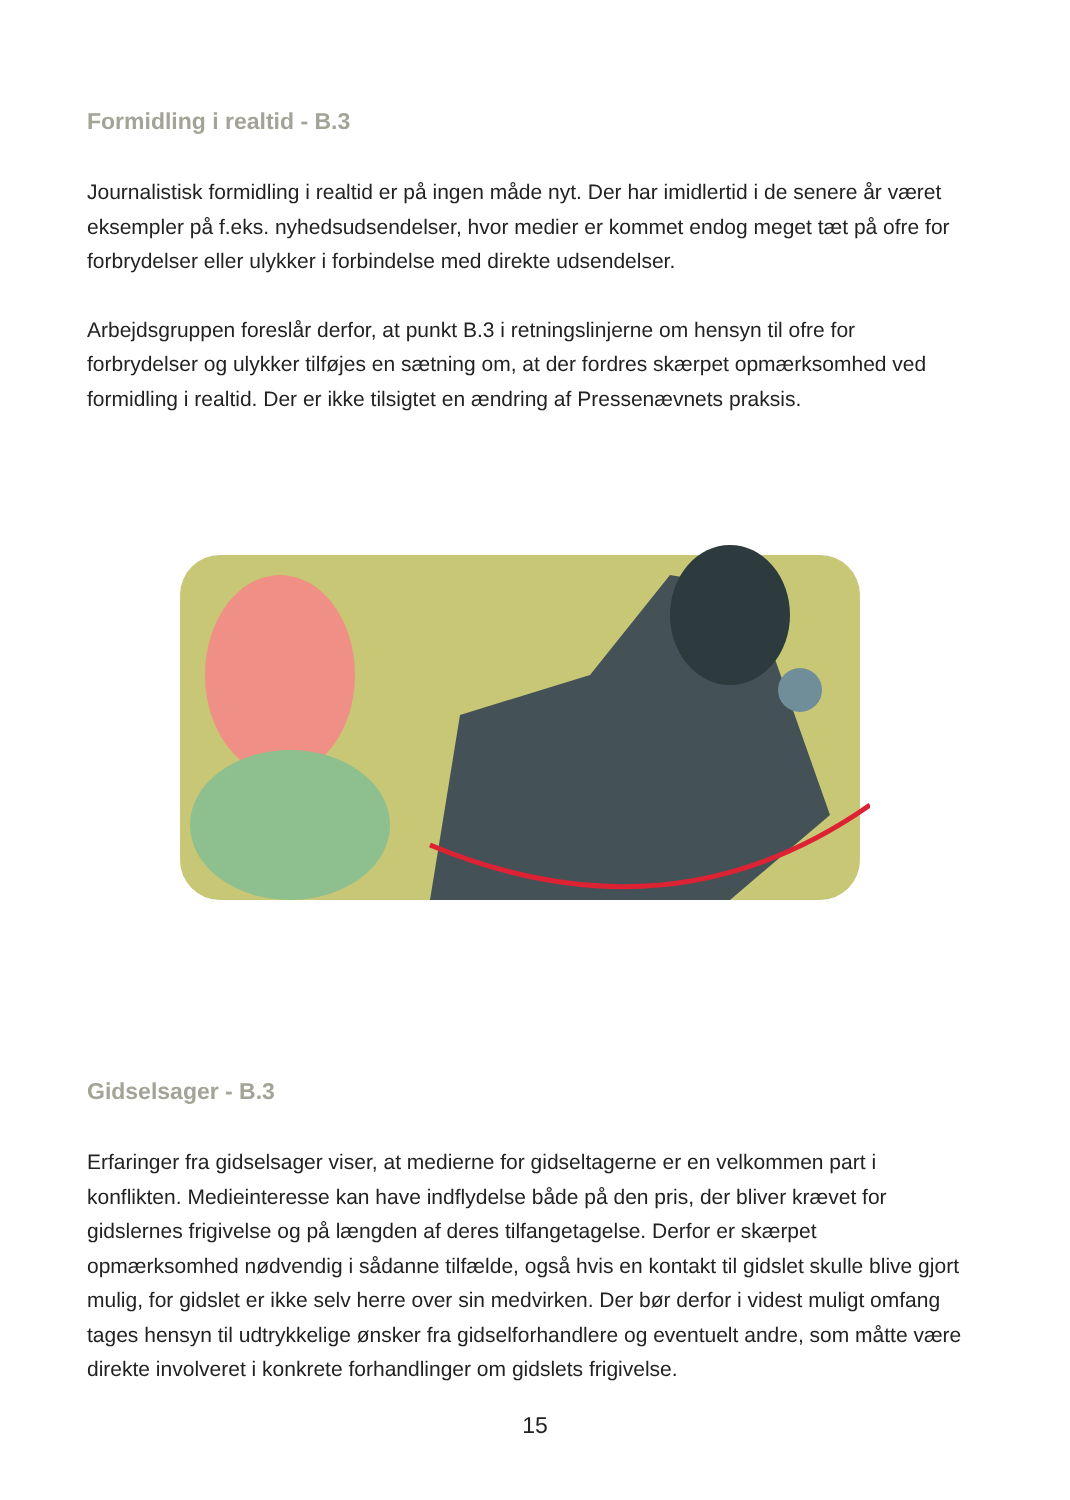Formidling i realtid - B.3
Journalistisk formidling i realtid er på ingen måde nyt. Der har imidlertid i de senere år været eksempler på f.eks. nyhedsudsendelser, hvor medier er kommet endog meget tæt på ofre for forbrydelser eller ulykker i forbindelse med direkte udsendelser.
Arbejdsgruppen foreslår derfor, at punkt B.3 i retningslinjerne om hensyn til ofre for forbrydelser og ulykker tilføjes en sætning om, at der fordres skærpet opmærksomhed ved formidling i realtid. Der er ikke tilsigtet en ændring af Pressenævnets praksis.
Gidselsager - B.3
Erfaringer fra gidselsager viser, at medierne for gidseltagerne er en velkommen part i konflikten. Medieinteresse kan have indflydelse både på den pris, der bliver krævet for gidslernes frigivelse og på længden af deres tilfangetagelse. Derfor er skærpet opmærksomhed nødvendig i sådanne tilfælde, også hvis en kontakt til gidslet skulle blive gjort mulig, for gidslet er ikke selv herre over sin medvirken. Der bør derfor i videst muligt omfang tages hensyn til udtrykkelige ønsker fra gidselforhandlere og eventuelt andre, som måtte være direkte involveret i konkrete forhandlinger om gidslets frigivelse.
15